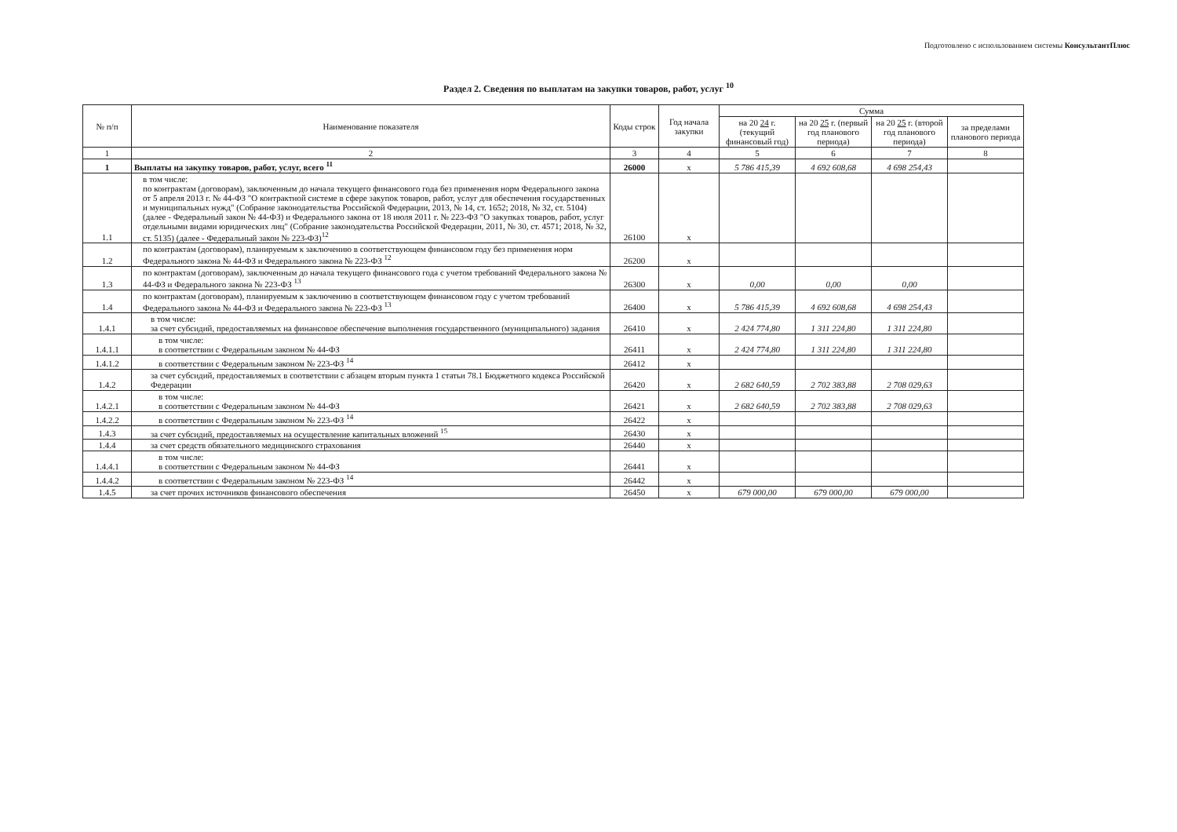Подготовлено с использованием системы КонсультантПлюс
Раздел 2. Сведения по выплатам на закупки товаров, работ, услуг <sup>10</sup>
| № п/п | Наименование показателя | Коды строк | Год начала закупки | Сумма | | | |
| --- | --- | --- | --- | --- | --- | --- | --- |
| | | | | на 20 24 г. (текущий финансовый год) | на 20 25 г. (первый год планового периода) | на 20 25 г. (второй год планового периода) | за пределами планового периода |
| 1 | 2 | 3 | 4 | 5 | 6 | 7 | 8 |
| 1 | Выплаты на закупку товаров, работ, услуг, всего <sup>11</sup> | 26000 | х | 5 786 415,39 | 4 692 608,68 | 4 698 254,43 | |
| 1.1 | в том числе: по контрактам (договорам), заключенным до начала текущего финансового года без применения норм Федерального закона от 5 апреля 2013 г. № 44-ФЗ "О контрактной системе в сфере закупок товаров, работ, услуг для обеспечения государственных и муниципальных нужд" (Собрание законодательства Российской Федерации, 2013, № 14, ст. 1652; 2018, № 32, ст. 5104) (далее - Федеральный закон № 44-ФЗ) и Федерального закона от 18 июля 2011 г. № 223-ФЗ "О закупках товаров, работ, услуг отдельными видами юридических лиц" (Собрание законодательства Российской Федерации, 2011, № 30, ст. 4571; 2018, № 32, ст. 5135) (далее - Федеральный закон № 223-ФЗ)<sup>12</sup> | 26100 | х | | | | |
| 1.2 | по контрактам (договорам), планируемым к заключению в соответствующем финансовом году без применения норм Федерального закона № 44-ФЗ и Федерального закона № 223-ФЗ <sup>12</sup> | 26200 | х | | | | |
| 1.3 | по контрактам (договорам), заключенным до начала текущего финансового года с учетом требований Федерального закона № 44-ФЗ и Федерального закона № 223-ФЗ <sup>13</sup> | 26300 | х | 0,00 | 0,00 | 0,00 | |
| 1.4 | по контрактам (договорам), планируемым к заключению в соответствующем финансовом году с учетом требований Федерального закона № 44-ФЗ и Федерального закона № 223-ФЗ <sup>13</sup> | 26400 | х | 5 786 415,39 | 4 692 608,68 | 4 698 254,43 | |
| 1.4.1 | в том числе: за счет субсидий, предоставляемых на финансовое обеспечение выполнения государственного (муниципального) задания | 26410 | х | 2 424 774,80 | 1 311 224,80 | 1 311 224,80 | |
| 1.4.1.1 | в том числе: в соответствии с Федеральным законом № 44-ФЗ | 26411 | х | 2 424 774,80 | 1 311 224,80 | 1 311 224,80 | |
| 1.4.1.2 | в соответствии с Федеральным законом № 223-ФЗ <sup>14</sup> | 26412 | х | | | | |
| 1.4.2 | за счет субсидий, предоставляемых в соответствии с абзацем вторым пункта 1 статьи 78.1 Бюджетного кодекса Российской Федерации | 26420 | х | 2 682 640,59 | 2 702 383,88 | 2 708 029,63 | |
| 1.4.2.1 | в том числе: в соответствии с Федеральным законом № 44-ФЗ | 26421 | х | 2 682 640,59 | 2 702 383,88 | 2 708 029,63 | |
| 1.4.2.2 | в соответствии с Федеральным законом № 223-ФЗ <sup>14</sup> | 26422 | х | | | | |
| 1.4.3 | за счет субсидий, предоставляемых на осуществление капитальных вложений <sup>15</sup> | 26430 | х | | | | |
| 1.4.4 | за счет средств обязательного медицинского страхования | 26440 | х | | | | |
| 1.4.4.1 | в том числе: в соответствии с Федеральным законом № 44-ФЗ | 26441 | х | | | | |
| 1.4.4.2 | в соответствии с Федеральным законом № 223-ФЗ <sup>14</sup> | 26442 | х | | | | |
| 1.4.5 | за счет прочих источников финансового обеспечения | 26450 | х | 679 000,00 | 679 000,00 | 679 000,00 | |